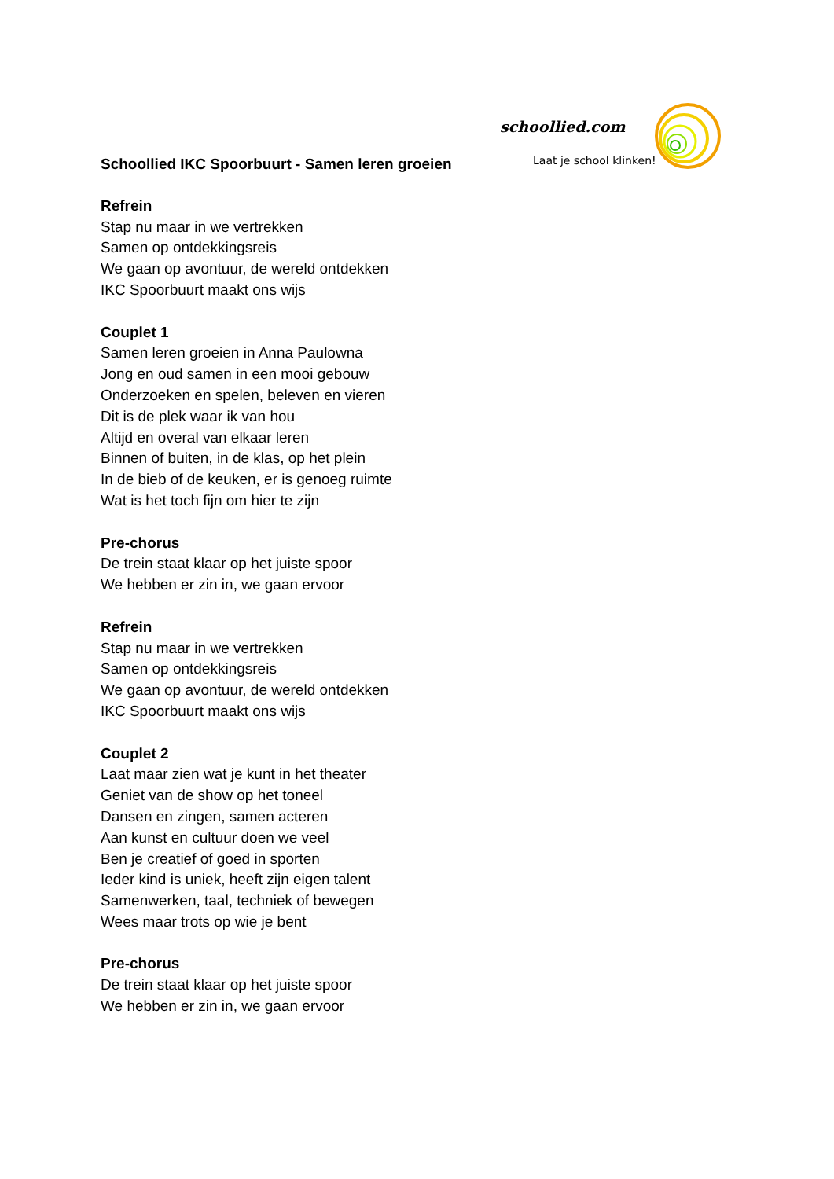schoollied.com
Laat je school klinken!
Schoollied IKC Spoorbuurt - Samen leren groeien
Refrein
Stap nu maar in we vertrekken
Samen op ontdekkingsreis
We gaan op avontuur, de wereld ontdekken
IKC Spoorbuurt maakt ons wijs
Couplet 1
Samen leren groeien in Anna Paulowna
Jong en oud samen in een mooi gebouw
Onderzoeken en spelen, beleven en vieren
Dit is de plek waar ik van hou
Altijd en overal van elkaar leren
Binnen of buiten, in de klas, op het plein
In de bieb of de keuken, er is genoeg ruimte
Wat is het toch fijn om hier te zijn
Pre-chorus
De trein staat klaar op het juiste spoor
We hebben er zin in, we gaan ervoor
Refrein
Stap nu maar in we vertrekken
Samen op ontdekkingsreis
We gaan op avontuur, de wereld ontdekken
IKC Spoorbuurt maakt ons wijs
Couplet 2
Laat maar zien wat je kunt in het theater
Geniet van de show op het toneel
Dansen en zingen, samen acteren
Aan kunst en cultuur doen we veel
Ben je creatief of goed in sporten
Ieder kind is uniek, heeft zijn eigen talent
Samenwerken, taal, techniek of bewegen
Wees maar trots op wie je bent
Pre-chorus
De trein staat klaar op het juiste spoor
We hebben er zin in, we gaan ervoor